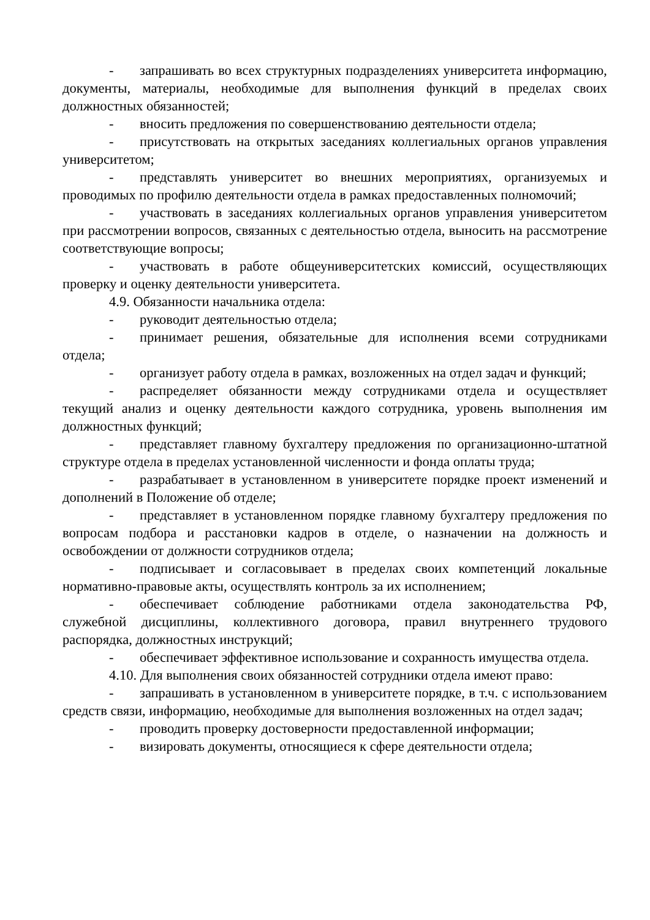- запрашивать во всех структурных подразделениях университета информацию, документы, материалы, необходимые для выполнения функций в пределах своих должностных обязанностей;
- вносить предложения по совершенствованию деятельности отдела;
- присутствовать на открытых заседаниях коллегиальных органов управления университетом;
- представлять университет во внешних мероприятиях, организуемых и проводимых по профилю деятельности отдела в рамках предоставленных полномочий;
- участвовать в заседаниях коллегиальных органов управления университетом при рассмотрении вопросов, связанных с деятельностью отдела, выносить на рассмотрение соответствующие вопросы;
- участвовать в работе общеуниверситетских комиссий, осуществляющих проверку и оценку деятельности университета.
4.9. Обязанности начальника отдела:
- руководит деятельностью отдела;
- принимает решения, обязательные для исполнения всеми сотрудниками отдела;
- организует работу отдела в рамках, возложенных на отдел задач и функций;
- распределяет обязанности между сотрудниками отдела и осуществляет текущий анализ и оценку деятельности каждого сотрудника, уровень выполнения им должностных функций;
- представляет главному бухгалтеру предложения по организационно-штатной структуре отдела в пределах установленной численности и фонда оплаты труда;
- разрабатывает в установленном в университете порядке проект изменений и дополнений в Положение об отделе;
- представляет в установленном порядке главному бухгалтеру предложения по вопросам подбора и расстановки кадров в отделе, о назначении на должность и освобождении от должности сотрудников отдела;
- подписывает и согласовывает в пределах своих компетенций локальные нормативно-правовые акты, осуществлять контроль за их исполнением;
- обеспечивает соблюдение работниками отдела законодательства РФ, служебной дисциплины, коллективного договора, правил внутреннего трудового распорядка, должностных инструкций;
- обеспечивает эффективное использование и сохранность имущества отдела.
4.10. Для выполнения своих обязанностей сотрудники отдела имеют право:
- запрашивать в установленном в университете порядке, в т.ч. с использованием средств связи, информацию, необходимые для выполнения возложенных на отдел задач;
- проводить проверку достоверности предоставленной информации;
- визировать документы, относящиеся к сфере деятельности отдела;